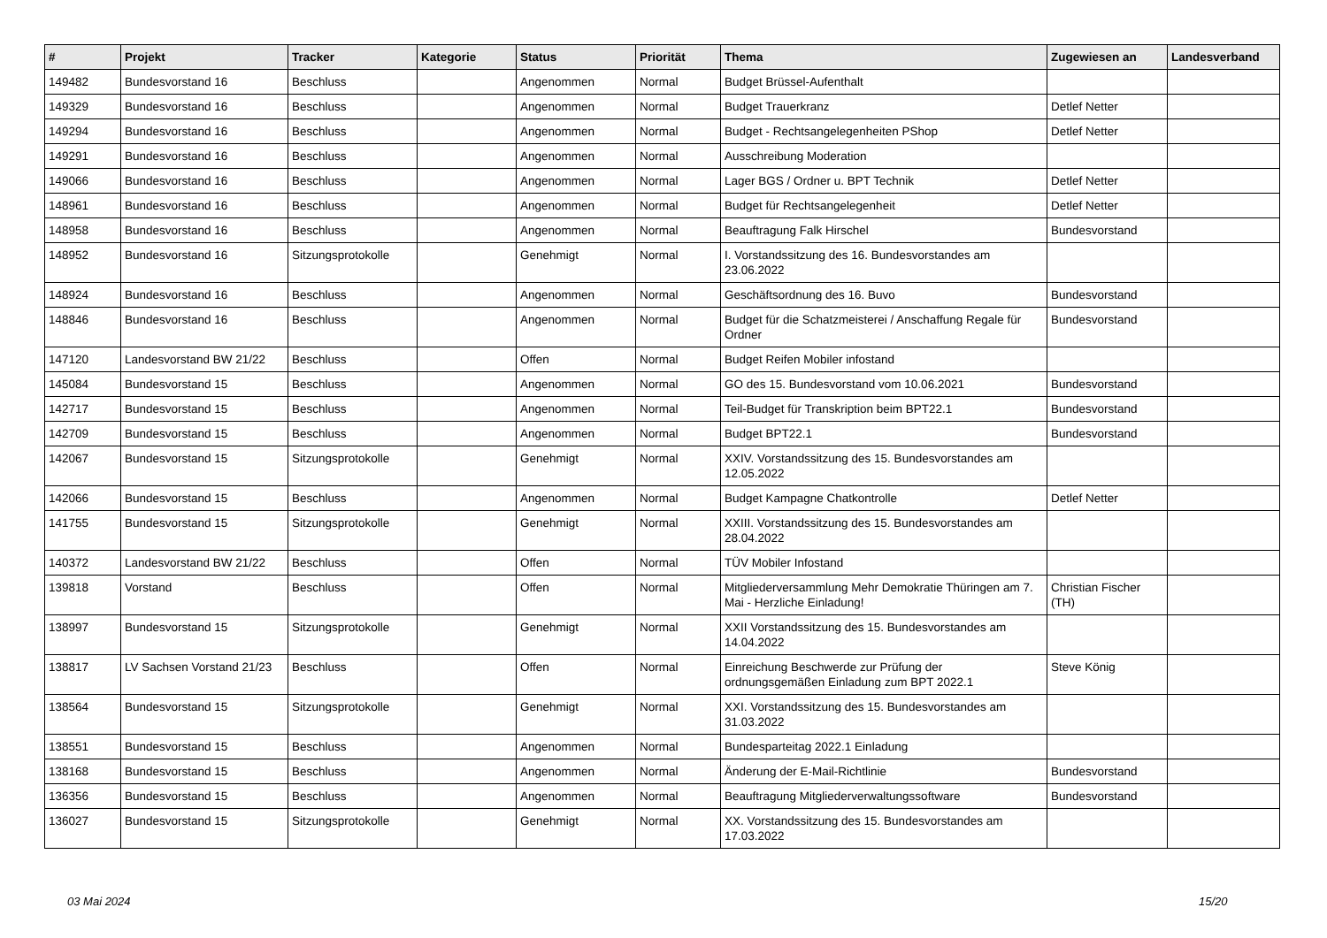| # | Projekt | Tracker | Kategorie | Status | Priorität | Thema | Zugewiesen an | Landesverband |
| --- | --- | --- | --- | --- | --- | --- | --- | --- |
| 149482 | Bundesvorstand 16 | Beschluss | | Angenommen | Normal | Budget Brüssel-Aufenthalt | | |
| 149329 | Bundesvorstand 16 | Beschluss | | Angenommen | Normal | Budget Trauerkranz | Detlef Netter | |
| 149294 | Bundesvorstand 16 | Beschluss | | Angenommen | Normal | Budget - Rechtsangelegenheiten PShop | Detlef Netter | |
| 149291 | Bundesvorstand 16 | Beschluss | | Angenommen | Normal | Ausschreibung Moderation | | |
| 149066 | Bundesvorstand 16 | Beschluss | | Angenommen | Normal | Lager BGS / Ordner u. BPT Technik | Detlef Netter | |
| 148961 | Bundesvorstand 16 | Beschluss | | Angenommen | Normal | Budget für Rechtsangelegenheit | Detlef Netter | |
| 148958 | Bundesvorstand 16 | Beschluss | | Angenommen | Normal | Beauftragung Falk Hirschel | Bundesvorstand | |
| 148952 | Bundesvorstand 16 | Sitzungsprotokolle | | Genehmigt | Normal | I. Vorstandssitzung des 16. Bundesvorstandes am 23.06.2022 | | |
| 148924 | Bundesvorstand 16 | Beschluss | | Angenommen | Normal | Geschäftsordnung des 16. Buvo | Bundesvorstand | |
| 148846 | Bundesvorstand 16 | Beschluss | | Angenommen | Normal | Budget für die Schatzmeisterei / Anschaffung Regale für Ordner | Bundesvorstand | |
| 147120 | Landesvorstand BW 21/22 | Beschluss | | Offen | Normal | Budget Reifen Mobiler infostand | | |
| 145084 | Bundesvorstand 15 | Beschluss | | Angenommen | Normal | GO des 15. Bundesvorstand vom 10.06.2021 | Bundesvorstand | |
| 142717 | Bundesvorstand 15 | Beschluss | | Angenommen | Normal | Teil-Budget für Transkription beim BPT22.1 | Bundesvorstand | |
| 142709 | Bundesvorstand 15 | Beschluss | | Angenommen | Normal | Budget BPT22.1 | Bundesvorstand | |
| 142067 | Bundesvorstand 15 | Sitzungsprotokolle | | Genehmigt | Normal | XXIV. Vorstandssitzung des 15. Bundesvorstandes am 12.05.2022 | | |
| 142066 | Bundesvorstand 15 | Beschluss | | Angenommen | Normal | Budget Kampagne Chatkontrolle | Detlef Netter | |
| 141755 | Bundesvorstand 15 | Sitzungsprotokolle | | Genehmigt | Normal | XXIII. Vorstandssitzung des 15. Bundesvorstandes am 28.04.2022 | | |
| 140372 | Landesvorstand BW 21/22 | Beschluss | | Offen | Normal | TÜV Mobiler Infostand | | |
| 139818 | Vorstand | Beschluss | | Offen | Normal | Mitgliederversammlung Mehr Demokratie Thüringen am 7. Mai - Herzliche Einladung! | Christian Fischer (TH) | |
| 138997 | Bundesvorstand 15 | Sitzungsprotokolle | | Genehmigt | Normal | XXII Vorstandssitzung des 15. Bundesvorstandes am 14.04.2022 | | |
| 138817 | LV Sachsen Vorstand 21/23 | Beschluss | | Offen | Normal | Einreichung Beschwerde zur Prüfung der ordnungsgemäßen Einladung zum BPT 2022.1 | Steve König | |
| 138564 | Bundesvorstand 15 | Sitzungsprotokolle | | Genehmigt | Normal | XXI. Vorstandssitzung des 15. Bundesvorstandes am 31.03.2022 | | |
| 138551 | Bundesvorstand 15 | Beschluss | | Angenommen | Normal | Bundesparteitag 2022.1 Einladung | | |
| 138168 | Bundesvorstand 15 | Beschluss | | Angenommen | Normal | Änderung der E-Mail-Richtlinie | Bundesvorstand | |
| 136356 | Bundesvorstand 15 | Beschluss | | Angenommen | Normal | Beauftragung Mitgliederverwaltungssoftware | Bundesvorstand | |
| 136027 | Bundesvorstand 15 | Sitzungsprotokolle | | Genehmigt | Normal | XX. Vorstandssitzung des 15. Bundesvorstandes am 17.03.2022 | | |
03 Mai 2024 15/20